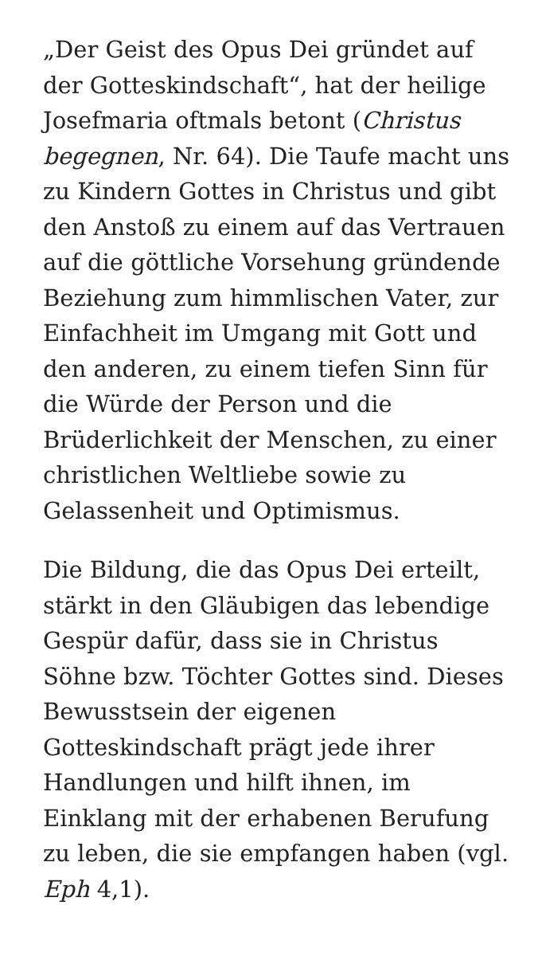„Der Geist des Opus Dei gründet auf der Gotteskindschaft“, hat der heilige Josefmaria oftmals betont (Christus begegnen, Nr. 64). Die Taufe macht uns zu Kindern Gottes in Christus und gibt den Anstoß zu einem auf das Vertrauen auf die göttliche Vorsehung gründende Beziehung zum himmlischen Vater, zur Einfachheit im Umgang mit Gott und den anderen, zu einem tiefen Sinn für die Würde der Person und die Brüderlichkeit der Menschen, zu einer christlichen Weltliebe sowie zu Gelassenheit und Optimismus.
Die Bildung, die das Opus Dei erteilt, stärkt in den Gläubigen das lebendige Gespür dafür, dass sie in Christus Söhne bzw. Töchter Gottes sind. Dieses Bewusstsein der eigenen Gotteskindschaft prägt jede ihrer Handlungen und hilft ihnen, im Einklang mit der erhabenen Berufung zu leben, die sie empfangen haben (vgl. Eph 4,1).